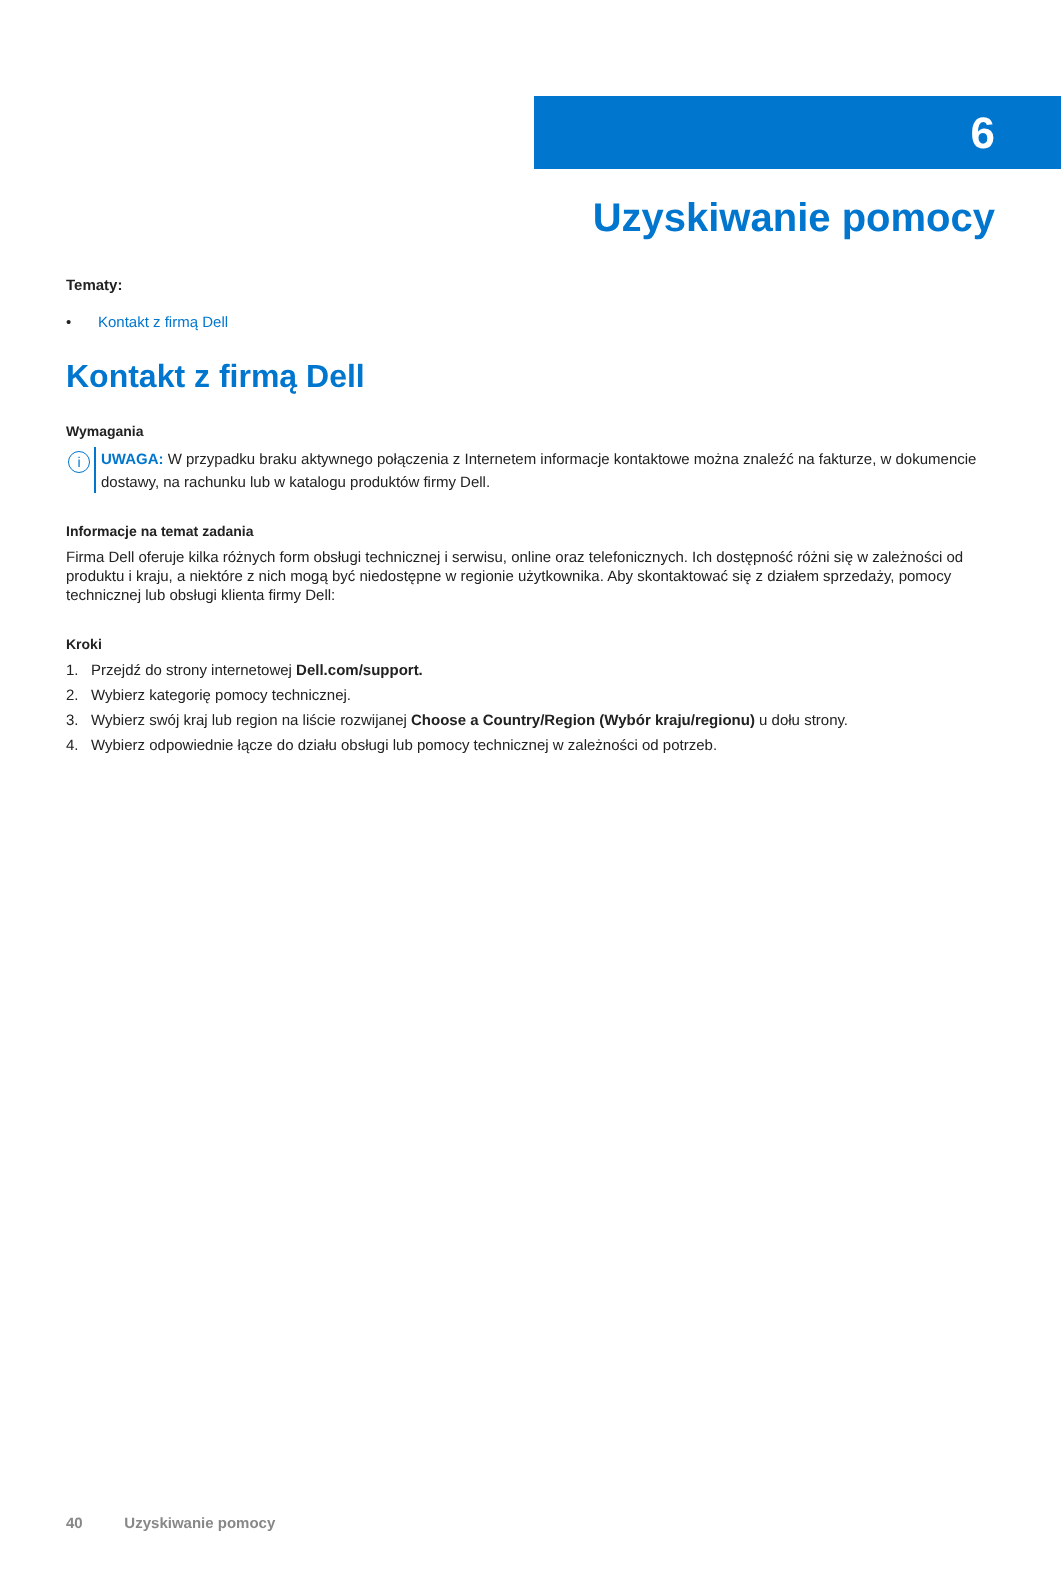6
Uzyskiwanie pomocy
Tematy:
• Kontakt z firmą Dell
Kontakt z firmą Dell
Wymagania
i
UWAGA: W przypadku braku aktywnego połączenia z Internetem informacje kontaktowe można znaleźć na fakturze, w dokumencie dostawy, na rachunku lub w katalogu produktów firmy Dell.
Informacje na temat zadania
Firma Dell oferuje kilka różnych form obsługi technicznej i serwisu, online oraz telefonicznych. Ich dostępność różni się w zależności od produktu i kraju, a niektóre z nich mogą być niedostępne w regionie użytkownika. Aby skontaktować się z działem sprzedaży, pomocy technicznej lub obsługi klienta firmy Dell:
Kroki
1. Przejdź do strony internetowej Dell.com/support.
2. Wybierz kategorię pomocy technicznej.
3. Wybierz swój kraj lub region na liście rozwijanej Choose a Country/Region (Wybór kraju/regionu) u dołu strony.
4. Wybierz odpowiednie łącze do działu obsługi lub pomocy technicznej w zależności od potrzeb.
40 Uzyskiwanie pomocy